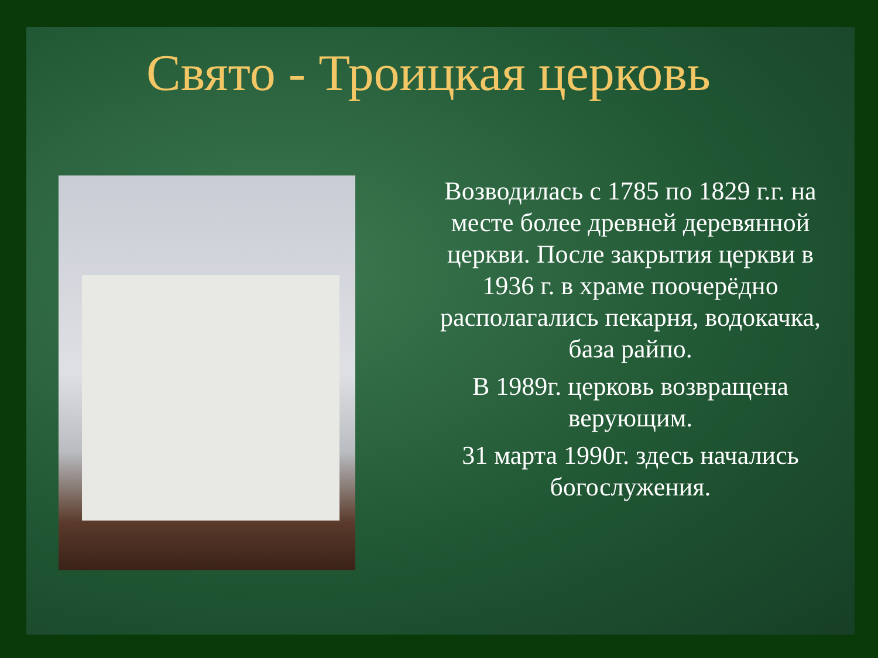Свято - Троицкая церковь
Возводилась с 1785 по 1829 г.г. на месте более древней деревянной церкви. После закрытия церкви в 1936 г. в храме поочерёдно располагались пекарня, водокачка, база райпо.
В 1989г. церковь возвращена верующим.
31 марта 1990г. здесь начались богослужения.